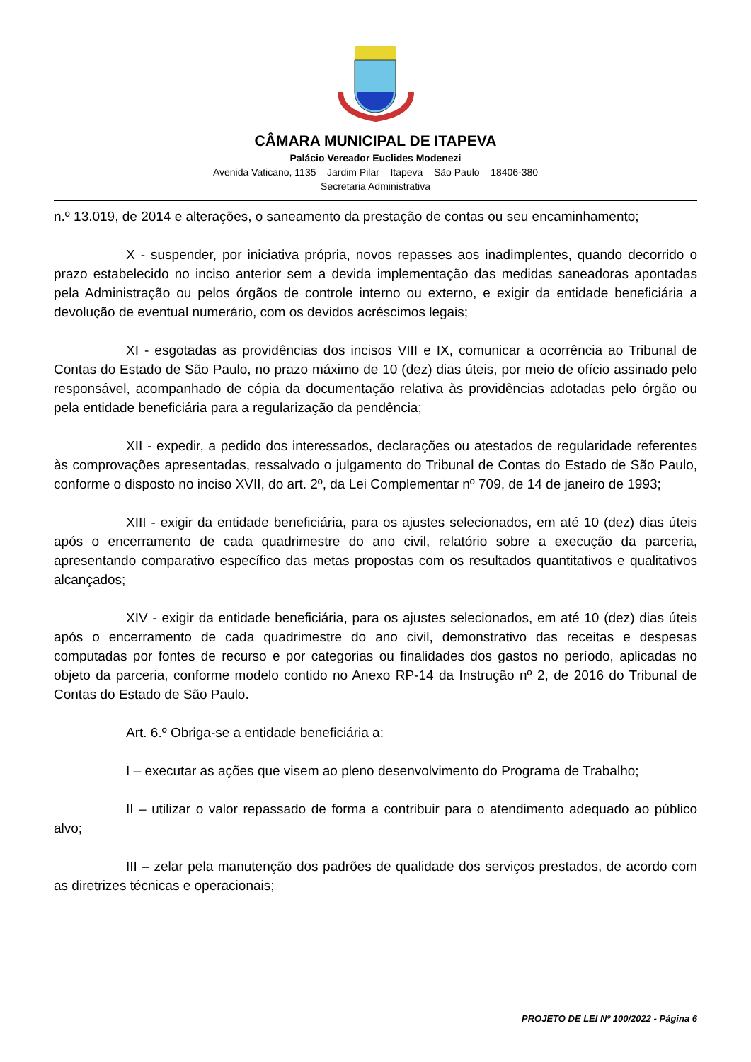CÂMARA MUNICIPAL DE ITAPEVA
Palácio Vereador Euclides Modenezi
Avenida Vaticano, 1135 – Jardim Pilar – Itapeva – São Paulo – 18406-380
Secretaria Administrativa
n.º 13.019, de 2014 e alterações, o saneamento da prestação de contas ou seu encaminhamento;
X - suspender, por iniciativa própria, novos repasses aos inadimplentes, quando decorrido o prazo estabelecido no inciso anterior sem a devida implementação das medidas saneadoras apontadas pela Administração ou pelos órgãos de controle interno ou externo, e exigir da entidade beneficiária a devolução de eventual numerário, com os devidos acréscimos legais;
XI - esgotadas as providências dos incisos VIII e IX, comunicar a ocorrência ao Tribunal de Contas do Estado de São Paulo, no prazo máximo de 10 (dez) dias úteis, por meio de ofício assinado pelo responsável, acompanhado de cópia da documentação relativa às providências adotadas pelo órgão ou pela entidade beneficiária para a regularização da pendência;
XII - expedir, a pedido dos interessados, declarações ou atestados de regularidade referentes às comprovações apresentadas, ressalvado o julgamento do Tribunal de Contas do Estado de São Paulo, conforme o disposto no inciso XVII, do art. 2º, da Lei Complementar nº 709, de 14 de janeiro de 1993;
XIII - exigir da entidade beneficiária, para os ajustes selecionados, em até 10 (dez) dias úteis após o encerramento de cada quadrimestre do ano civil, relatório sobre a execução da parceria, apresentando comparativo específico das metas propostas com os resultados quantitativos e qualitativos alcançados;
XIV - exigir da entidade beneficiária, para os ajustes selecionados, em até 10 (dez) dias úteis após o encerramento de cada quadrimestre do ano civil, demonstrativo das receitas e despesas computadas por fontes de recurso e por categorias ou finalidades dos gastos no período, aplicadas no objeto da parceria, conforme modelo contido no Anexo RP-14 da Instrução nº 2, de 2016 do Tribunal de Contas do Estado de São Paulo.
Art. 6.º Obriga-se a entidade beneficiária a:
I – executar as ações que visem ao pleno desenvolvimento do Programa de Trabalho;
II – utilizar o valor repassado de forma a contribuir para o atendimento adequado ao público alvo;
III – zelar pela manutenção dos padrões de qualidade dos serviços prestados, de acordo com as diretrizes técnicas e operacionais;
PROJETO DE LEI Nº 100/2022 - Página 6